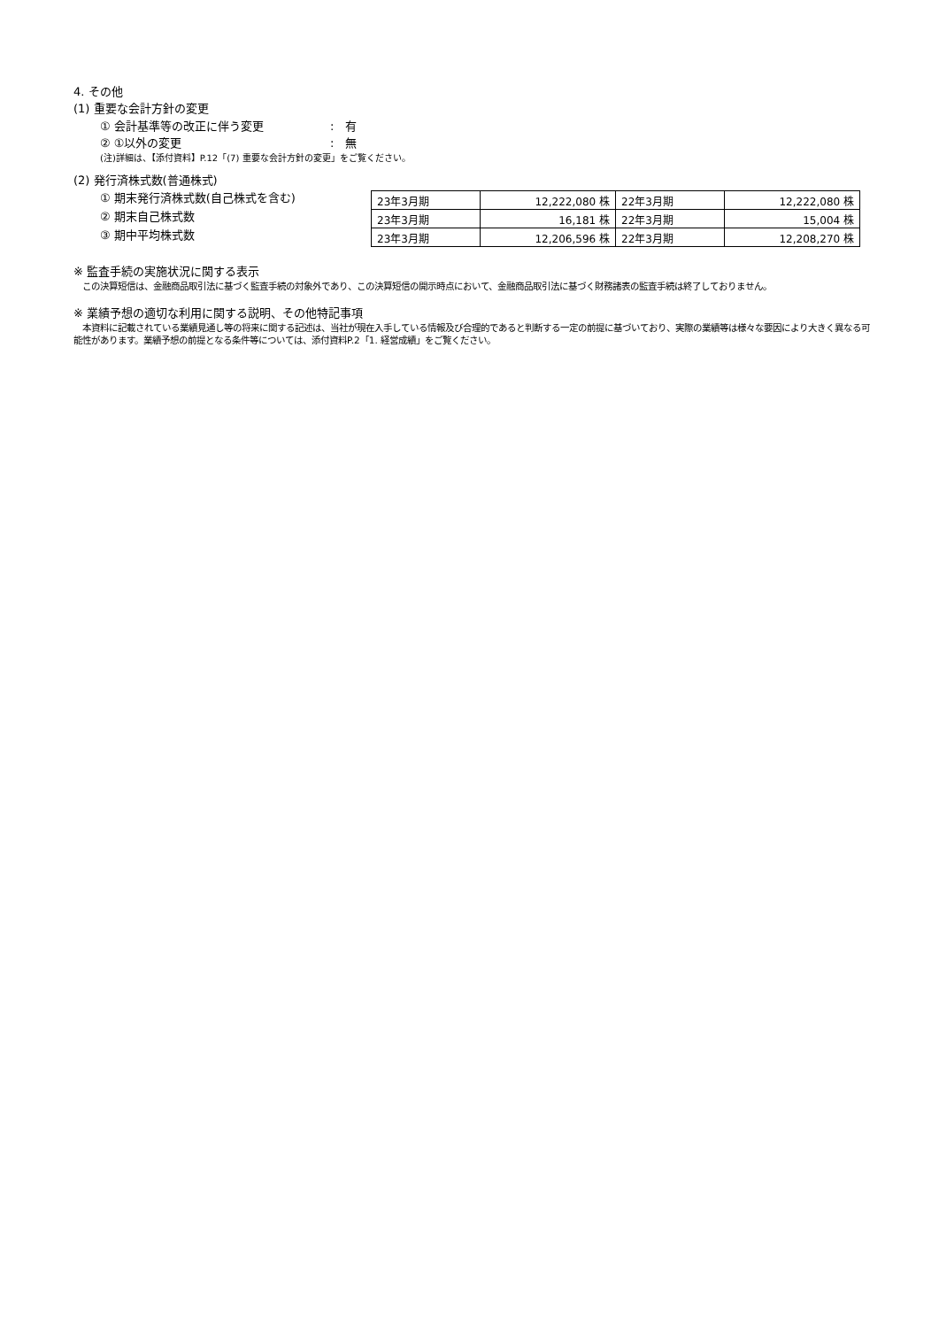4. その他
(1) 重要な会計方針の変更
① 会計基準等の改正に伴う変更:　有
② ①以外の変更:　無
(注)詳細は、【添付資料】P.12「(7) 重要な会計方針の変更」をご覧ください。
(2) 発行済株式数(普通株式)
① 期末発行済株式数(自己株式を含む)
② 期末自己株式数
③ 期中平均株式数
| 23年3月期 | 12,222,080 株 | 22年3月期 | 12,222,080 株 |
| 23年3月期 | 16,181 株 | 22年3月期 | 15,004 株 |
| 23年3月期 | 12,206,596 株 | 22年3月期 | 12,208,270 株 |
※ 監査手続の実施状況に関する表示
　この決算短信は、金融商品取引法に基づく監査手続の対象外であり、この決算短信の開示時点において、金融商品取引法に基づく財務諸表の監査手続は終了しておりません。
※ 業績予想の適切な利用に関する説明、その他特記事項
　本資料に記載されている業績見通し等の将来に関する記述は、当社が現在入手している情報及び合理的であると判断する一定の前提に基づいており、実際の業績等は様々な要因により大きく異なる可能性があります。業績予想の前提となる条件等については、添付資料P.2「1. 経営成績」をご覧ください。